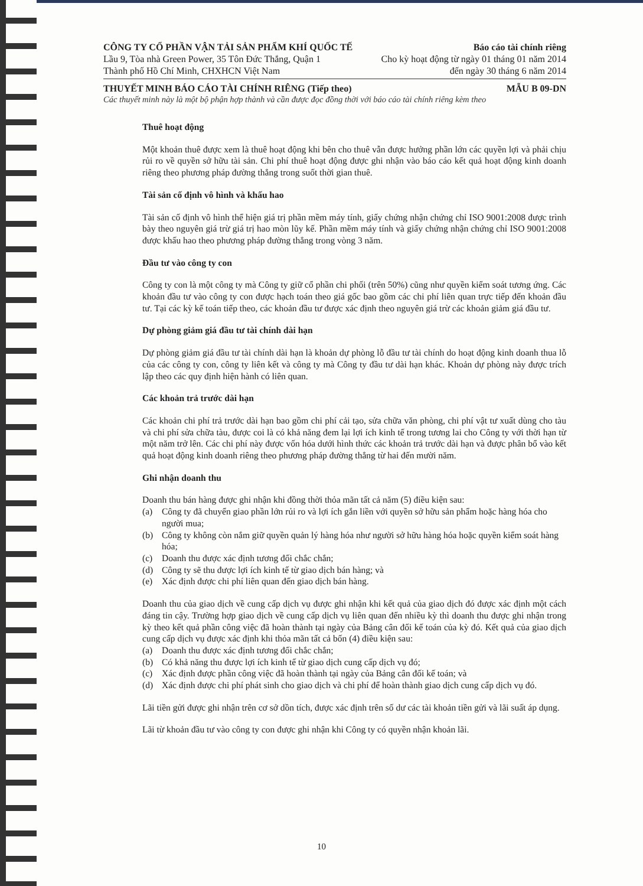CÔNG TY CỔ PHẦN VẬN TẢI SẢN PHẨM KHÍ QUỐC TẾ Báo cáo tài chính riêng
Lầu 9, Tòa nhà Green Power, 35 Tôn Đức Thắng, Quận 1 Cho kỳ hoạt động từ ngày 01 tháng 01 năm 2014
Thành phố Hồ Chí Minh, CHXHCN Việt Nam đến ngày 30 tháng 6 năm 2014
THUYẾT MINH BÁO CÁO TÀI CHÍNH RIÊNG (Tiếp theo) MẪU B 09-DN
Các thuyết minh này là một bộ phận hợp thành và cần được đọc đồng thời với báo cáo tài chính riêng kèm theo
Thuê hoạt động
Một khoản thuê được xem là thuê hoạt động khi bên cho thuê vẫn được hưởng phần lớn các quyền lợi và phải chịu rủi ro về quyền sở hữu tài sản. Chi phí thuê hoạt động được ghi nhận vào báo cáo kết quả hoạt động kinh doanh riêng theo phương pháp đường thẳng trong suốt thời gian thuê.
Tài sản cố định vô hình và khấu hao
Tài sản cố định vô hình thể hiện giá trị phần mềm máy tính, giấy chứng nhận chứng chỉ ISO 9001:2008 được trình bày theo nguyên giá trừ giá trị hao mòn lũy kế. Phần mềm máy tính và giấy chứng nhận chứng chỉ ISO 9001:2008 được khấu hao theo phương pháp đường thẳng trong vòng 3 năm.
Đầu tư vào công ty con
Công ty con là một công ty mà Công ty giữ cổ phần chi phối (trên 50%) cũng như quyền kiểm soát tương ứng. Các khoản đầu tư vào công ty con được hạch toán theo giá gốc bao gồm các chi phí liên quan trực tiếp đến khoản đầu tư. Tại các kỳ kế toán tiếp theo, các khoản đầu tư được xác định theo nguyên giá trừ các khoản giảm giá đầu tư.
Dự phòng giảm giá đầu tư tài chính dài hạn
Dự phòng giảm giá đầu tư tài chính dài hạn là khoản dự phòng lỗ đầu tư tài chính do hoạt động kinh doanh thua lỗ của các công ty con, công ty liên kết và công ty mà Công ty đầu tư dài hạn khác. Khoản dự phòng này được trích lập theo các quy định hiện hành có liên quan.
Các khoản trả trước dài hạn
Các khoản chi phí trả trước dài hạn bao gồm chi phí cải tạo, sửa chữa văn phòng, chi phí vật tư xuất dùng cho tàu và chi phí sửa chữa tàu, được coi là có khả năng đem lại lợi ích kinh tế trong tương lai cho Công ty với thời hạn từ một năm trở lên. Các chi phí này được vốn hóa dưới hình thức các khoản trả trước dài hạn và được phân bổ vào kết quả hoạt động kinh doanh riêng theo phương pháp đường thẳng từ hai đến mười năm.
Ghi nhận doanh thu
Doanh thu bán hàng được ghi nhận khi đồng thời thỏa mãn tất cả năm (5) điều kiện sau:
(a) Công ty đã chuyển giao phần lớn rủi ro và lợi ích gắn liền với quyền sở hữu sản phẩm hoặc hàng hóa cho người mua;
(b) Công ty không còn nắm giữ quyền quản lý hàng hóa như người sở hữu hàng hóa hoặc quyền kiểm soát hàng hóa;
(c) Doanh thu được xác định tương đối chắc chắn;
(d) Công ty sẽ thu được lợi ích kinh tế từ giao dịch bán hàng; và
(e) Xác định được chi phí liên quan đến giao dịch bán hàng.
Doanh thu của giao dịch về cung cấp dịch vụ được ghi nhận khi kết quả của giao dịch đó được xác định một cách đáng tin cậy. Trường hợp giao dịch về cung cấp dịch vụ liên quan đến nhiều kỳ thì doanh thu được ghi nhận trong kỳ theo kết quả phần công việc đã hoàn thành tại ngày của Bảng cân đối kế toán của kỳ đó. Kết quả của giao dịch cung cấp dịch vụ được xác định khi thỏa mãn tất cả bốn (4) điều kiện sau:
(a) Doanh thu được xác định tương đối chắc chắn;
(b) Có khả năng thu được lợi ích kinh tế từ giao dịch cung cấp dịch vụ đó;
(c) Xác định được phần công việc đã hoàn thành tại ngày của Bảng cân đối kế toán; và
(d) Xác định được chi phí phát sinh cho giao dịch và chi phí để hoàn thành giao dịch cung cấp dịch vụ đó.
Lãi tiền gửi được ghi nhận trên cơ sở dồn tích, được xác định trên số dư các tài khoản tiền gửi và lãi suất áp dụng.
Lãi từ khoản đầu tư vào công ty con được ghi nhận khi Công ty có quyền nhận khoản lãi.
10